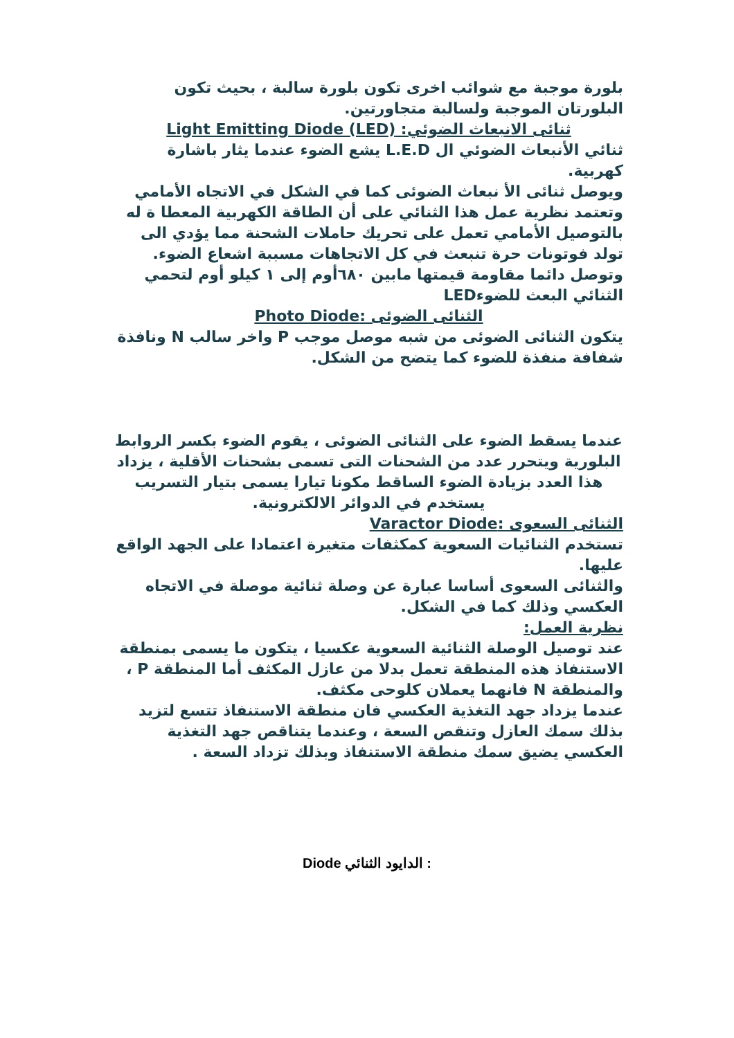بلورة موجبة مع شوائب اخرى تكون بلورة سالبة ، بحيث تكون البلورتان الموجبة ولسالبة متجاورتين.
ثنائى الانبعاث الضوئي: Light Emitting Diode (LED)
ثنائي الأنبعاث الضوئي ال L.E.D يشع الضوء عندما يثار باشارة كهربية.
ويوصل ثنائى الأ نبعاث الضوئى كما في الشكل في الاتجاه الأمامي وتعتمد نظرية عمل هذا الثنائي على أن الطاقة الكهربية المعطا ة له بالتوصيل الأمامي تعمل على تحريك حاملات الشحنة مما يؤدي الى تولد فوتونات حرة تنبعث في كل الاتجاهات مسببة اشعاع الضوء.
وتوصل دائما مقاومة قيمتها مابين ٦٨٠أوم إلى ١ كيلو أوم لتحمي الثنائي البعث للضوءLED
الثنائى الضوئى :Photo Diode
يتكون الثنائى الضوئى من شبه موصل موجب P واخر سالب N ونافذة شفافة منفذة للضوء كما يتضح من الشكل.
عندما يسقط الضوء على الثنائى الضوئى ، يقوم الضوء بكسر الروابط البلورية ويتحرر عدد من الشحنات التى تسمى بشحنات الأقلية ، يزداد هذا العدد بزيادة الضوء الساقط مكونا تيارا يسمى بتيار التسريب يستخدم في الدوائر الالكترونية.
الثنائى السعوى :Varactor Diode
تستخدم الثنائيات السعوية كمكثفات متغيرة اعتمادا على الجهد الواقع عليها.
والثنائى السعوى أساسا عبارة عن وصلة ثنائية موصلة في الاتجاه العكسي وذلك كما في الشكل.
نظرية العمل:
عند توصيل الوصلة الثنائية السعوية عكسيا ، يتكون ما يسمى بمنطقة الاستنفاذ هذه المنطقة تعمل بدلا من عازل المكثف أما المنطقة P ، والمنطقة N فانهما يعملان كلوحى مكثف.
عندما يزداد جهد التغذية العكسي فان منطقة الاستنفاذ تتسع لتزيد بذلك سمك العازل وتنقص السعة ، وعندما يتناقص جهد التغذية العكسي يضيق سمك منطقة الاستنفاذ وبذلك تزداد السعة .
: الدايود الثنائي Diode